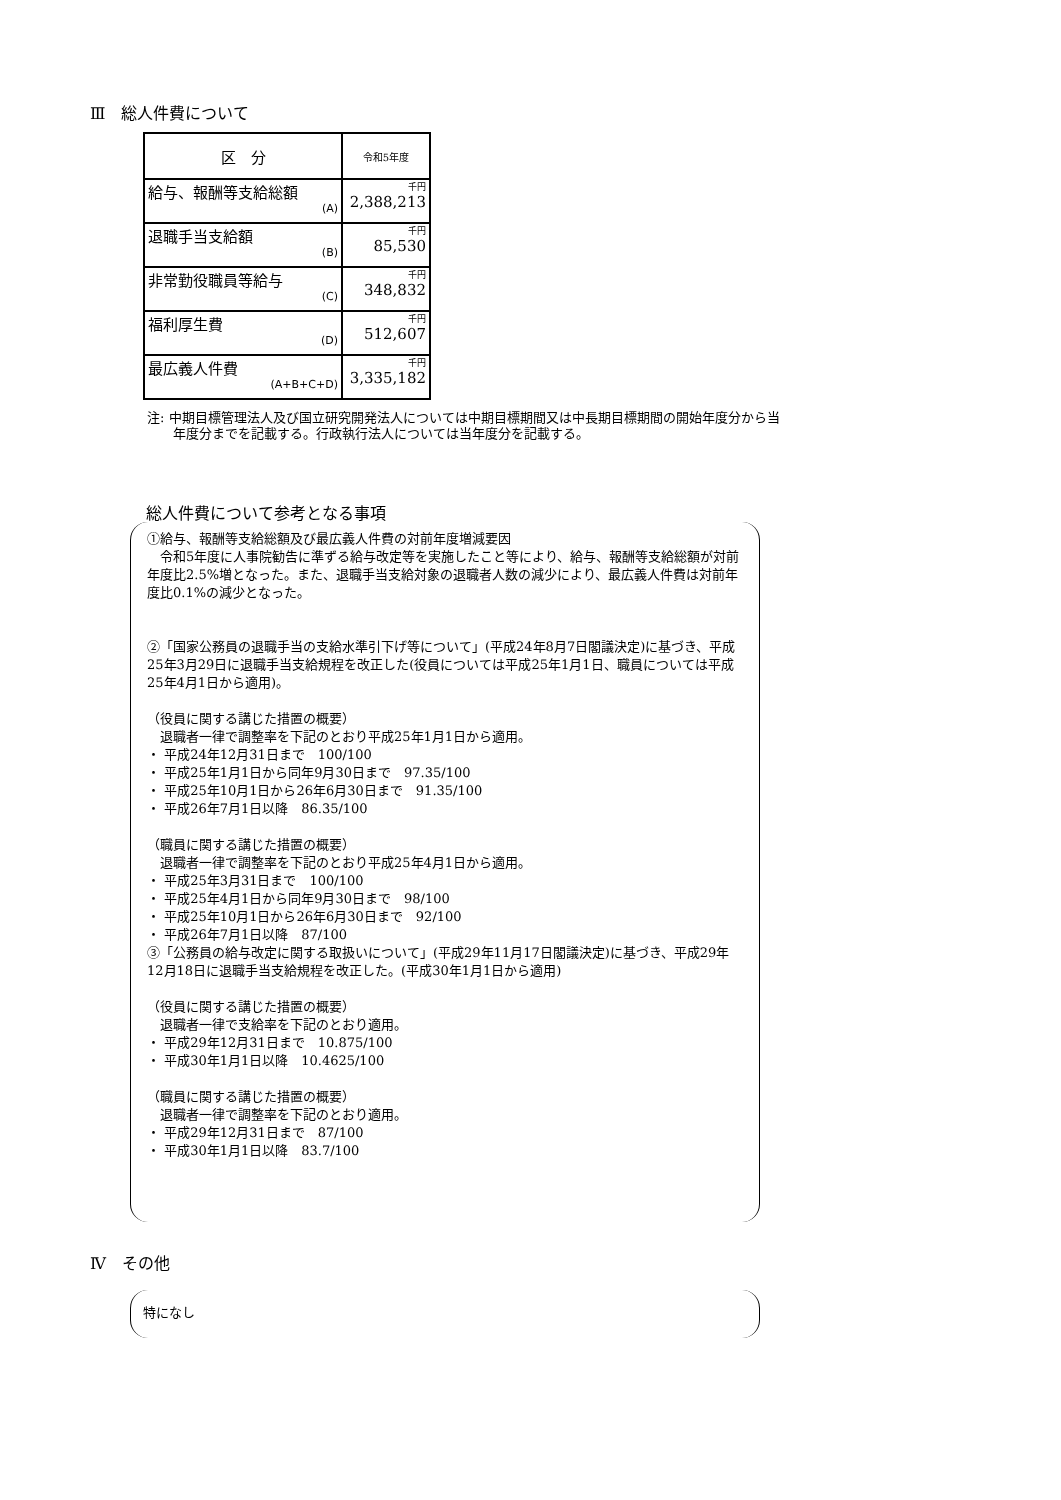Ⅲ　総人件費について
| 区 分 | 令和5年度 |
| --- | --- |
| 給与、報酬等支給総額 (A) | 千円 2,388,213 |
| 退職手当支給額 (B) | 千円 85,530 |
| 非常勤役職員等給与 (C) | 千円 348,832 |
| 福利厚生費 (D) | 千円 512,607 |
| 最広義人件費 (A+B+C+D) | 千円 3,335,182 |
注: 中期目標管理法人及び国立研究開発法人については中期目標期間又は中長期目標期間の開始年度分から当年度分までを記載する。行政執行法人については当年度分を記載する。
総人件費について参考となる事項
①給与、報酬等支給総額及び最広義人件費の対前年度増減要因
　令和5年度に人事院勧告に準ずる給与改定等を実施したこと等により、給与、報酬等支給総額が対前年度比2.5%増となった。また、退職手当支給対象の退職者人数の減少により、最広義人件費は対前年度比0.1%の減少となった。
②「国家公務員の退職手当の支給水準引下げ等について」(平成24年8月7日閣議決定)に基づき、平成25年3月29日に退職手当支給規程を改正した(役員については平成25年1月1日、職員については平成25年4月1日から適用)。
（役員に関する講じた措置の概要）
　退職者一律で調整率を下記のとおり平成25年1月1日から適用。
・ 平成24年12月31日まで　100/100
・ 平成25年1月1日から同年9月30日まで　97.35/100
・ 平成25年10月1日から26年6月30日まで　91.35/100
・ 平成26年7月1日以降　86.35/100
（職員に関する講じた措置の概要）
　退職者一律で調整率を下記のとおり平成25年4月1日から適用。
・ 平成25年3月31日まで　100/100
・ 平成25年4月1日から同年9月30日まで　98/100
・ 平成25年10月1日から26年6月30日まで　92/100
・ 平成26年7月1日以降　87/100
③「公務員の給与改定に関する取扱いについて」(平成29年11月17日閣議決定)に基づき、平成29年12月18日に退職手当支給規程を改正した。(平成30年1月1日から適用)
（役員に関する講じた措置の概要）
　退職者一律で支給率を下記のとおり適用。
・ 平成29年12月31日まで　10.875/100
・ 平成30年1月1日以降　10.4625/100
（職員に関する講じた措置の概要）
　退職者一律で調整率を下記のとおり適用。
・ 平成29年12月31日まで　87/100
・ 平成30年1月1日以降　83.7/100
Ⅳ　その他
特になし